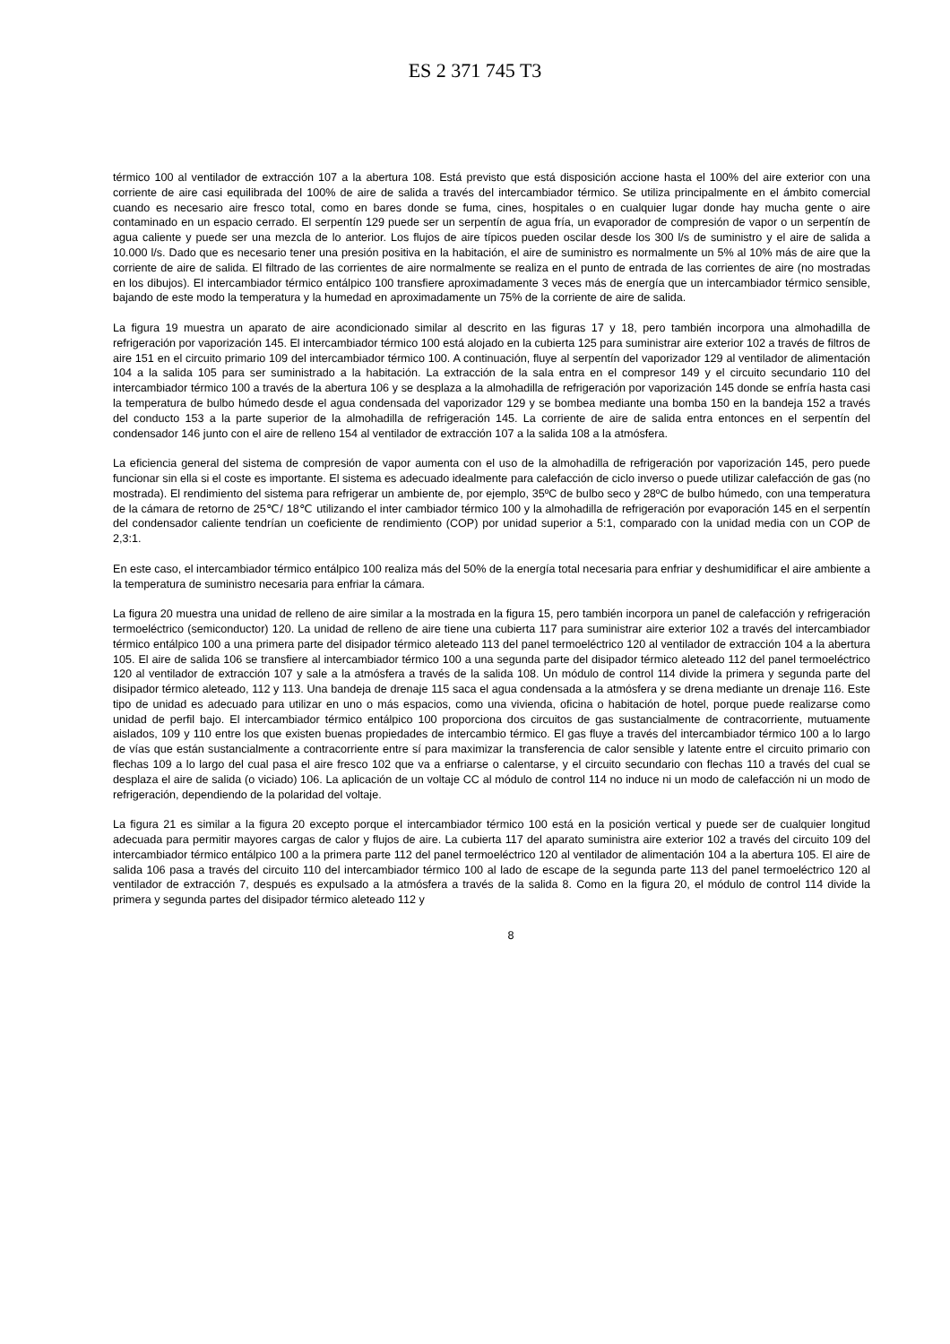ES 2 371 745 T3
térmico 100 al ventilador de extracción 107 a la abertura 108. Está previsto que está disposición accione hasta el 100% del aire exterior con una corriente de aire casi equilibrada del 100% de aire de salida a través del intercambiador térmico. Se utiliza principalmente en el ámbito comercial cuando es necesario aire fresco total, como en bares donde se fuma, cines, hospitales o en cualquier lugar donde hay mucha gente o aire contaminado en un espacio cerrado. El serpentín 129 puede ser un serpentín de agua fría, un evaporador de compresión de vapor o un serpentín de agua caliente y puede ser una mezcla de lo anterior. Los flujos de aire típicos pueden oscilar desde los 300 l/s de suministro y el aire de salida a 10.000 l/s. Dado que es necesario tener una presión positiva en la habitación, el aire de suministro es normalmente un 5% al 10% más de aire que la corriente de aire de salida. El filtrado de las corrientes de aire normalmente se realiza en el punto de entrada de las corrientes de aire (no mostradas en los dibujos). El intercambiador térmico entálpico 100 transfiere aproximadamente 3 veces más de energía que un intercambiador térmico sensible, bajando de este modo la temperatura y la humedad en aproximadamente un 75% de la corriente de aire de salida.
La figura 19 muestra un aparato de aire acondicionado similar al descrito en las figuras 17 y 18, pero también incorpora una almohadilla de refrigeración por vaporización 145. El intercambiador térmico 100 está alojado en la cubierta 125 para suministrar aire exterior 102 a través de filtros de aire 151 en el circuito primario 109 del intercambiador térmico 100. A continuación, fluye al serpentín del vaporizador 129 al ventilador de alimentación 104 a la salida 105 para ser suministrado a la habitación. La extracción de la sala entra en el compresor 149 y el circuito secundario 110 del intercambiador térmico 100 a través de la abertura 106 y se desplaza a la almohadilla de refrigeración por vaporización 145 donde se enfría hasta casi la temperatura de bulbo húmedo desde el agua condensada del vaporizador 129 y se bombea mediante una bomba 150 en la bandeja 152 a través del conducto 153 a la parte superior de la almohadilla de refrigeración 145. La corriente de aire de salida entra entonces en el serpentín del condensador 146 junto con el aire de relleno 154 al ventilador de extracción 107 a la salida 108 a la atmósfera.
La eficiencia general del sistema de compresión de vapor aumenta con el uso de la almohadilla de refrigeración por vaporización 145, pero puede funcionar sin ella si el coste es importante. El sistema es adecuado idealmente para calefacción de ciclo inverso o puede utilizar calefacción de gas (no mostrada). El rendimiento del sistema para refrigerar un ambiente de, por ejemplo, 35ºC de bulbo seco y 28ºC de bulbo húmedo, con una temperatura de la cámara de retorno de 25℃/ 18℃ utilizando el inter cambiador térmico 100 y la almohadilla de refrigeración por evaporación 145 en el serpentín del condensador caliente tendrían un coeficiente de rendimiento (COP) por unidad superior a 5:1, comparado con la unidad media con un COP de 2,3:1.
En este caso, el intercambiador térmico entálpico 100 realiza más del 50% de la energía total necesaria para enfriar y deshumidificar el aire ambiente a la temperatura de suministro necesaria para enfriar la cámara.
La figura 20 muestra una unidad de relleno de aire similar a la mostrada en la figura 15, pero también incorpora un panel de calefacción y refrigeración termoeléctrico (semiconductor) 120. La unidad de relleno de aire tiene una cubierta 117 para suministrar aire exterior 102 a través del intercambiador térmico entálpico 100 a una primera parte del disipador térmico aleteado 113 del panel termoeléctrico 120 al ventilador de extracción 104 a la abertura 105. El aire de salida 106 se transfiere al intercambiador térmico 100 a una segunda parte del disipador térmico aleteado 112 del panel termoeléctrico 120 al ventilador de extracción 107 y sale a la atmósfera a través de la salida 108. Un módulo de control 114 divide la primera y segunda parte del disipador térmico aleteado, 112 y 113. Una bandeja de drenaje 115 saca el agua condensada a la atmósfera y se drena mediante un drenaje 116. Este tipo de unidad es adecuado para utilizar en uno o más espacios, como una vivienda, oficina o habitación de hotel, porque puede realizarse como unidad de perfil bajo. El intercambiador térmico entálpico 100 proporciona dos circuitos de gas sustancialmente de contracorriente, mutuamente aislados, 109 y 110 entre los que existen buenas propiedades de intercambio térmico. El gas fluye a través del intercambiador térmico 100 a lo largo de vías que están sustancialmente a contracorriente entre sí para maximizar la transferencia de calor sensible y latente entre el circuito primario con flechas 109 a lo largo del cual pasa el aire fresco 102 que va a enfriarse o calentarse, y el circuito secundario con flechas 110 a través del cual se desplaza el aire de salida (o viciado) 106. La aplicación de un voltaje CC al módulo de control 114 no induce ni un modo de calefacción ni un modo de refrigeración, dependiendo de la polaridad del voltaje.
La figura 21 es similar a la figura 20 excepto porque el intercambiador térmico 100 está en la posición vertical y puede ser de cualquier longitud adecuada para permitir mayores cargas de calor y flujos de aire. La cubierta 117 del aparato suministra aire exterior 102 a través del circuito 109 del intercambiador térmico entálpico 100 a la primera parte 112 del panel termoeléctrico 120 al ventilador de alimentación 104 a la abertura 105. El aire de salida 106 pasa a través del circuito 110 del intercambiador térmico 100 al lado de escape de la segunda parte 113 del panel termoeléctrico 120 al ventilador de extracción 7, después es expulsado a la atmósfera a través de la salida 8. Como en la figura 20, el módulo de control 114 divide la primera y segunda partes del disipador térmico aleteado 112 y
8